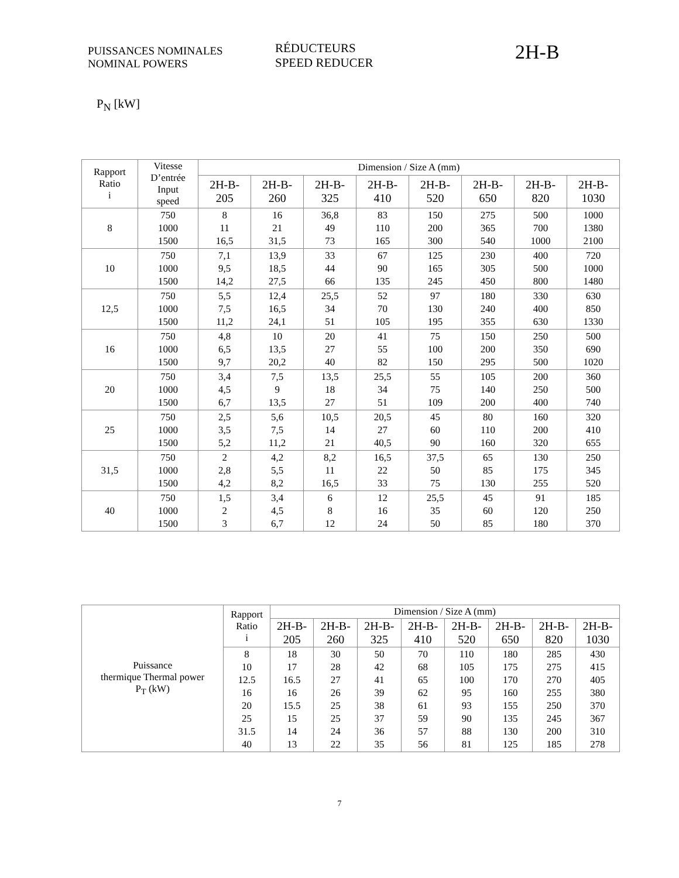PUISSANCES NOMINALES
NOMINAL POWERS
RÉDUCTEURS
SPEED REDUCER
2H-B
P<sub>N</sub> [kW]
| Rapport Ratio i | Vitesse D’entrée Input speed | Dimension / Size A (mm) | | | | | | | |
| --- | --- | --- | --- | --- | --- | --- | --- | --- | --- |
| | | 2H-B- 205 | 2H-B- 260 | 2H-B- 325 | 2H-B- 410 | 2H-B- 520 | 2H-B- 650 | 2H-B- 820 | 2H-B- 1030 |
| 8 | 750 1000 1500 | 8 11 16,5 | 16 21 31,5 | 36,8 49 73 | 83 110 165 | 150 200 300 | 275 365 540 | 500 700 1000 | 1000 1380 2100 |
| 10 | 750 1000 1500 | 7,1 9,5 14,2 | 13,9 18,5 27,5 | 33 44 66 | 67 90 135 | 125 165 245 | 230 305 450 | 400 500 800 | 720 1000 1480 |
| 12,5 | 750 1000 1500 | 5,5 7,5 11,2 | 12,4 16,5 24,1 | 25,5 34 51 | 52 70 105 | 97 130 195 | 180 240 355 | 330 400 630 | 630 850 1330 |
| 16 | 750 1000 1500 | 4,8 6,5 9,7 | 10 13,5 20,2 | 20 27 40 | 41 55 82 | 75 100 150 | 150 200 295 | 250 350 500 | 500 690 1020 |
| 20 | 750 1000 1500 | 3,4 4,5 6,7 | 7,5 9 13,5 | 13,5 18 27 | 25,5 34 51 | 55 75 109 | 105 140 200 | 200 250 400 | 360 500 740 |
| 25 | 750 1000 1500 | 2,5 3,5 5,2 | 5,6 7,5 11,2 | 10,5 14 21 | 20,5 27 40,5 | 45 60 90 | 80 110 160 | 160 200 320 | 320 410 655 |
| 31,5 | 750 1000 1500 | 2 2,8 4,2 | 4,2 5,5 8,2 | 8,2 11 16,5 | 16,5 22 33 | 37,5 50 75 | 65 85 130 | 130 175 255 | 250 345 520 |
| 40 | 750 1000 1500 | 1,5 2 3 | 3,4 4,5 6,7 | 6 8 12 | 12 16 24 | 25,5 35 50 | 45 60 85 | 91 120 180 | 185 250 370 |
| Puissance thermique Thermal power P<sub>T</sub> (kW) | Rapport Ratio i | Dimension / Size A (mm) | | | | | | | |
| --- | --- | --- | --- | --- | --- | --- | --- | --- | --- |
| | | 2H-B- 205 | 2H-B- 260 | 2H-B- 325 | 2H-B- 410 | 2H-B- 520 | 2H-B- 650 | 2H-B- 820 | 2H-B- 1030 |
| | 8 10 12.5 16 20 25 31.5 40 | 18 17 16.5 16 15.5 15 14 13 | 30 28 27 26 25 25 24 22 | 50 42 41 39 38 37 36 35 | 70 68 65 62 61 59 57 56 | 110 105 100 95 93 90 88 81 | 180 175 170 160 155 135 130 125 | 285 275 270 255 250 245 200 185 | 430 415 405 380 370 367 310 278 |
7